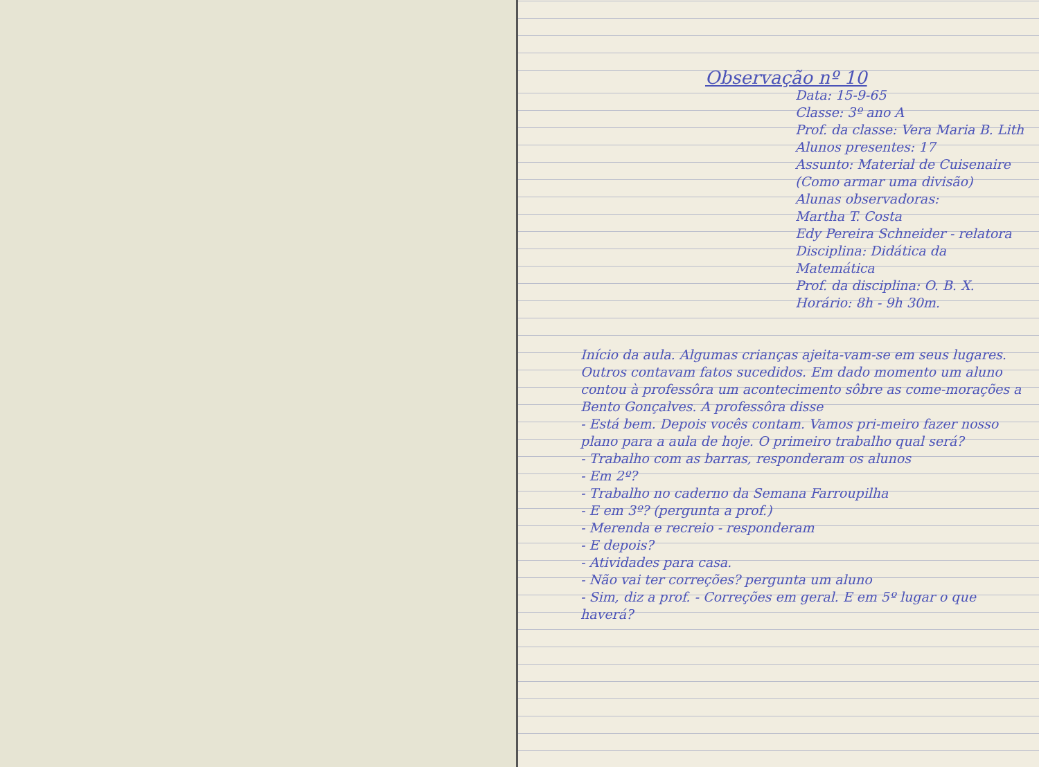Observação nº 10
Data: 15-9-65
Classe: 3º ano A
Prof. da classe: Vera Maria B. Lith
Alunos presentes: 17
Assunto: Material de Cuisenaire
(Como armar uma divisão)
Alunas observadoras:
Martha T. Costa
Edy Pereira Schneider - relatora
Disciplina: Didática da
Matemática
Prof. da disciplina: O. B. X.
Horário: 8h - 9h 30m.
Início da aula. Algumas crianças ajeita-vam-se em seus lugares. Outros contavam fatos sucedidos. Em dado momento um aluno contou à professôra um acontecimento sôbre as come-morações a Bento Gonçalves. A professôra disse
- Está bem. Depois vocês contam. Vamos pri-meiro fazer nosso plano para a aula de hoje. O primeiro trabalho qual será?
- Trabalho com as barras, responderam os alunos
- Em 2º?
- Trabalho no caderno da Semana Farroupilha
- E em 3º? (pergunta a prof.)
- Merenda e recreio - responderam
- E depois?
- Atividades para casa.
- Não vai ter correções? pergunta um aluno
- Sim, diz a prof. - Correções em geral. E em 5º lugar o que haverá?